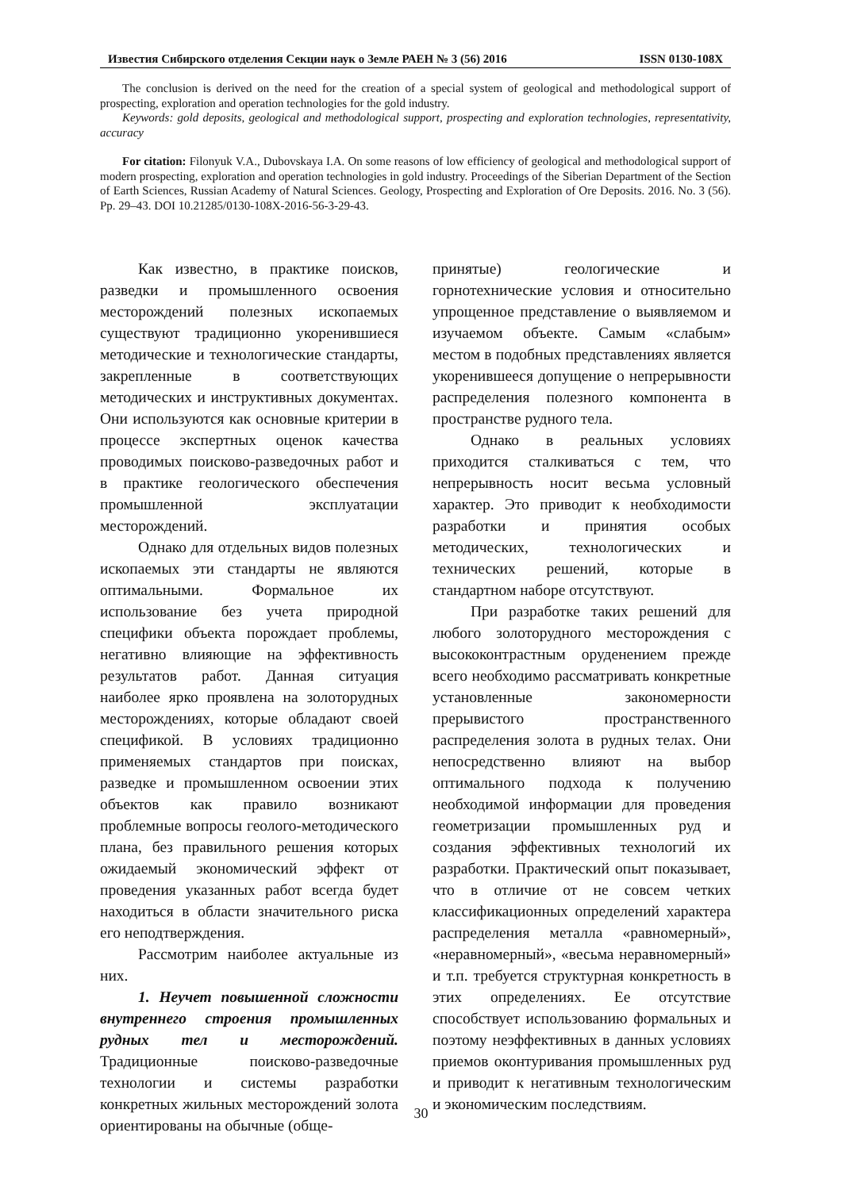Известия Сибирского отделения Секции наук о Земле РАЕН № 3 (56) 2016 ISSN 0130-108X
The conclusion is derived on the need for the creation of a special system of geological and methodological support of prospecting, exploration and operation technologies for the gold industry.
Keywords: gold deposits, geological and methodological support, prospecting and exploration technologies, representativity, accuracy
For citation: Filonyuk V.A., Dubovskaya I.A. On some reasons of low efficiency of geological and methodological support of modern prospecting, exploration and operation technologies in gold industry. Proceedings of the Siberian Department of the Section of Earth Sciences, Russian Academy of Natural Sciences. Geology, Prospecting and Exploration of Ore Deposits. 2016. No. 3 (56). Pp. 29–43. DOI 10.21285/0130-108X-2016-56-3-29-43.
Как известно, в практике поисков, разведки и промышленного освоения месторождений полезных ископаемых существуют традиционно укоренившиеся методические и технологические стандарты, закрепленные в соответствующих методических и инструктивных документах. Они используются как основные критерии в процессе экспертных оценок качества проводимых поисково-разведочных работ и в практике геологического обеспечения промышленной эксплуатации месторождений.
Однако для отдельных видов полезных ископаемых эти стандарты не являются оптимальными. Формальное их использование без учета природной специфики объекта порождает проблемы, негативно влияющие на эффективность результатов работ. Данная ситуация наиболее ярко проявлена на золоторудных месторождениях, которые обладают своей спецификой. В условиях традиционно применяемых стандартов при поисках, разведке и промышленном освоении этих объектов как правило возникают проблемные вопросы геолого-методического плана, без правильного решения которых ожидаемый экономический эффект от проведения указанных работ всегда будет находиться в области значительного риска его неподтверждения.
Рассмотрим наиболее актуальные из них.
1. Неучет повышенной сложности внутреннего строения промышленных рудных тел и месторождений. Традиционные поисково-разведочные технологии и системы разработки конкретных жильных месторождений золота ориентированы на обычные (обще-
принятые) геологические и горнотехнические условия и относительно упрощенное представление о выявляемом и изучаемом объекте. Самым «слабым» местом в подобных представлениях является укоренившееся допущение о непрерывности распределения полезного компонента в пространстве рудного тела.
Однако в реальных условиях приходится сталкиваться с тем, что непрерывность носит весьма условный характер. Это приводит к необходимости разработки и принятия особых методических, технологических и технических решений, которые в стандартном наборе отсутствуют.
При разработке таких решений для любого золоторудного месторождения с высококонтрастным оруденением прежде всего необходимо рассматривать конкретные установленные закономерности прерывистого пространственного распределения золота в рудных телах. Они непосредственно влияют на выбор оптимального подхода к получению необходимой информации для проведения геометризации промышленных руд и создания эффективных технологий их разработки. Практический опыт показывает, что в отличие от не совсем четких классификационных определений характера распределения металла «равномерный», «неравномерный», «весьма неравномерный» и т.п. требуется структурная конкретность в этих определениях. Ее отсутствие способствует использованию формальных и поэтому неэффективных в данных условиях приемов оконтуривания промышленных руд и приводит к негативным технологическим и экономическим последствиям.
30